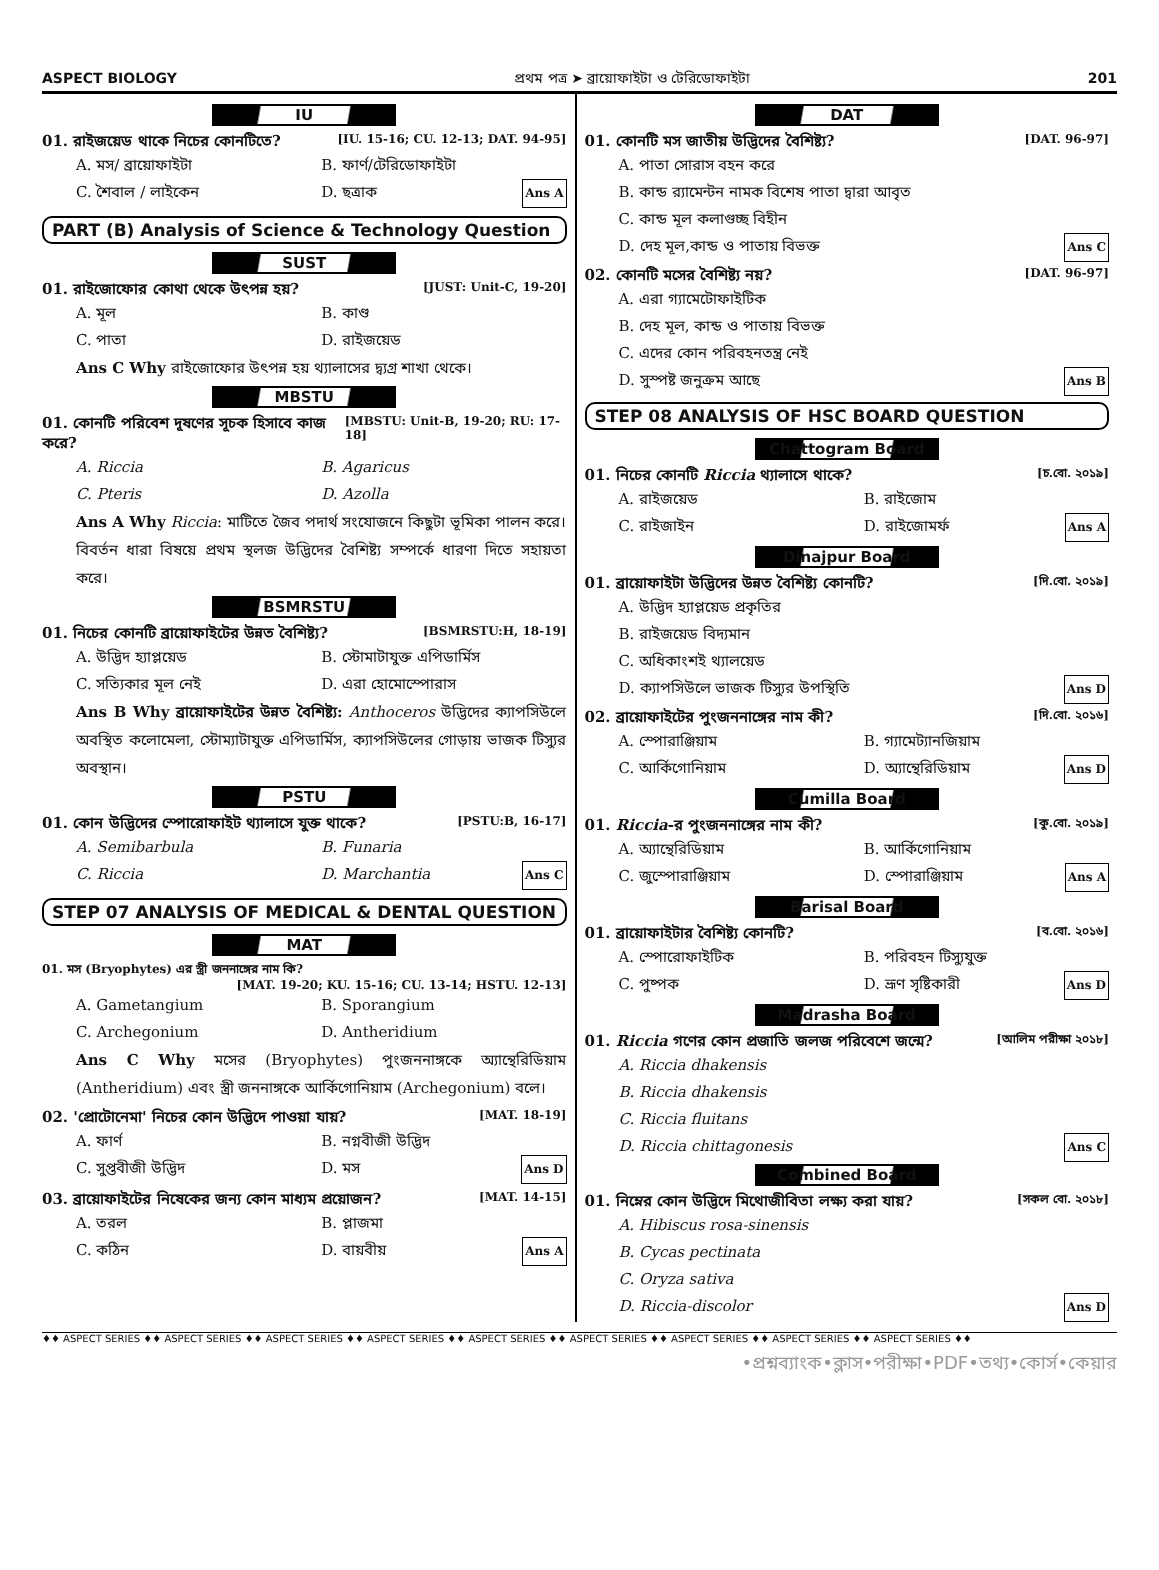ASPECT BIOLOGY প্রথম পত্র ➤ ব্রায়োফাইটা ও টেরিডোফাইটা 201
IU
01. রাইজয়েড থাকে নিচের কোনটিতে? [IU. 15-16; CU. 12-13; DAT. 94-95]
A. মস/ ব্রায়োফাইটা B. ফার্ণ/টেরিডোফাইটা C. শৈবাল / লাইকেন D. ছত্রাক Ans A
PART (B) Analysis of Science & Technology Question
SUST
01. রাইজোফোর কোথা থেকে উৎপন্ন হয়? [JUST: Unit-C, 19-20]
A. মূল B. কাণ্ড C. পাতা D. রাইজয়েড
Ans C Why রাইজোফোর উৎপন্ন হয় থ্যালাসের দ্ব্যগ্র শাখা থেকে।
MBSTU
01. কোনটি পরিবেশ দূষণের সূচক হিসাবে কাজ করে? [MBSTU: Unit-B, 19-20; RU: 17-18]
A. Riccia B. Agaricus C. Pteris D. Azolla
Ans A Why Riccia: মাটিতে জৈব পদার্থ সংযোজনে কিছুটা ভূমিকা পালন করে। বিবর্তন ধারা বিষয়ে প্রথম স্থলজ উদ্ভিদের বৈশিষ্ট্য সম্পর্কে ধারণা দিতে সহায়তা করে।
BSMRSTU
01. নিচের কোনটি ব্রায়োফাইটের উন্নত বৈশিষ্ট্য? [BSMRSTU:H, 18-19]
A. উদ্ভিদ হ্যাপ্লয়েড B. স্টোমাটাযুক্ত এপিডার্মিস C. সত্যিকার মূল নেই D. এরা হোমোস্পোরাস
Ans B Why ব্রায়োফাইটের উন্নত বৈশিষ্ট্য: Anthoceros উদ্ভিদের ক্যাপসিউলে অবস্থিত কলোমেলা, স্টোম্যাটাযুক্ত এপিডার্মিস, ক্যাপসিউলের গোড়ায় ভাজক টিস্যুর অবস্থান।
PSTU
01. কোন উদ্ভিদের স্পোরোফাইট থ্যালাসে যুক্ত থাকে? [PSTU:B, 16-17]
A. Semibarbula B. Funaria C. Riccia D. Marchantia Ans C
STEP 07 ANALYSIS OF MEDICAL & DENTAL QUESTION
MAT
01. মস (Bryophytes) এর স্ত্রী জননাঙ্গের নাম কি?
[MAT. 19-20; KU. 15-16; CU. 13-14; HSTU. 12-13]
A. Gametangium B. Sporangium C. Archegonium D. Antheridium
Ans C Why মসের (Bryophytes) পুংজননাঙ্গকে অ্যান্থেরিডিয়াম (Antheridium) এবং স্ত্রী জননাঙ্গকে আর্কিগোনিয়াম (Archegonium) বলে।
02. 'প্রোটোনেমা' নিচের কোন উদ্ভিদে পাওয়া যায়? [MAT. 18-19]
A. ফার্ণ B. নগ্নবীজী উদ্ভিদ C. সুপ্তবীজী উদ্ভিদ D. মস Ans D
03. ব্রায়োফাইটের নিষেকের জন্য কোন মাধ্যম প্রয়োজন? [MAT. 14-15]
A. তরল B. প্লাজমা C. কঠিন D. বায়বীয় Ans A
DAT
01. কোনটি মস জাতীয় উদ্ভিদের বৈশিষ্ট্য? [DAT. 96-97]
A. পাতা সোরাস বহন করে
B. কান্ড র‍্যামেন্টন নামক বিশেষ পাতা দ্বারা আবৃত
C. কান্ড মূল কলাগুচ্ছ বিহীন
D. দেহ মূল,কান্ড ও পাতায় বিভক্ত Ans C
02. কোনটি মসের বৈশিষ্ট্য নয়? [DAT. 96-97]
A. এরা গ্যামেটোফাইটিক
B. দেহ মূল, কান্ড ও পাতায় বিভক্ত
C. এদের কোন পরিবহনতন্ত্র নেই
D. সুস্পষ্ট জনুক্রম আছে Ans B
STEP 08 ANALYSIS OF HSC BOARD QUESTION
Chattogram Board
01. নিচের কোনটি Riccia থ্যালাসে থাকে? [চ.বো. ২০১৯]
A. রাইজয়েড B. রাইজোম C. রাইজাইন D. রাইজোমর্ফ Ans A
Dinajpur Board
01. ব্রায়োফাইটা উদ্ভিদের উন্নত বৈশিষ্ট্য কোনটি? [দি.বো. ২০১৯]
A. উদ্ভিদ হ্যাপ্লয়েড প্রকৃতির
B. রাইজয়েড বিদ্যমান
C. অধিকাংশই থ্যালয়েড
D. ক্যাপসিউলে ভাজক টিস্যুর উপস্থিতি Ans D
02. ব্রায়োফাইটের পুংজননাঙ্গের নাম কী? [দি.বো. ২০১৬]
A. স্পোরাঞ্জিয়াম B. গ্যামেট্যানজিয়াম C. আর্কিগোনিয়াম D. অ্যান্থেরিডিয়াম Ans D
Cumilla Board
01. Riccia-র পুংজননাঙ্গের নাম কী? [কু.বো. ২০১৯]
A. অ্যান্থেরিডিয়াম B. আর্কিগোনিয়াম C. জুস্পোরাঞ্জিয়াম D. স্পোরাঞ্জিয়াম Ans A
Barisal Board
01. ব্রায়োফাইটার বৈশিষ্ট্য কোনটি? [ব.বো. ২০১৬]
A. স্পোরোফাইটিক B. পরিবহন টিস্যুযুক্ত C. পুষ্পক D. ভ্রূণ সৃষ্টিকারী Ans D
Madrasha Board
01. Riccia গণের কোন প্রজাতি জলজ পরিবেশে জন্মে? [আলিম পরীক্ষা ২০১৮]
A. Riccia dhakensis
B. Riccia dhakensis
C. Riccia fluitans
D. Riccia chittagonesis Ans C
Combined Board
01. নিম্নের কোন উদ্ভিদে মিথোজীবিতা লক্ষ্য করা যায়? [সকল বো. ২০১৮]
A. Hibiscus rosa-sinensis
B. Cycas pectinata
C. Oryza sativa
D. Riccia-discolor Ans D
♦♦ ASPECT SERIES ♦♦ ASPECT SERIES ♦♦ ASPECT SERIES ♦♦ ASPECT SERIES ♦♦ ASPECT SERIES ♦♦ ASPECT SERIES ♦♦ ASPECT SERIES ♦♦ ASPECT SERIES ♦♦ ASPECT SERIES ♦♦
•প্রশ্নব্যাংক•ক্লাস•পরীক্ষা•PDF•তথ্য•কোর্স•কেয়ার